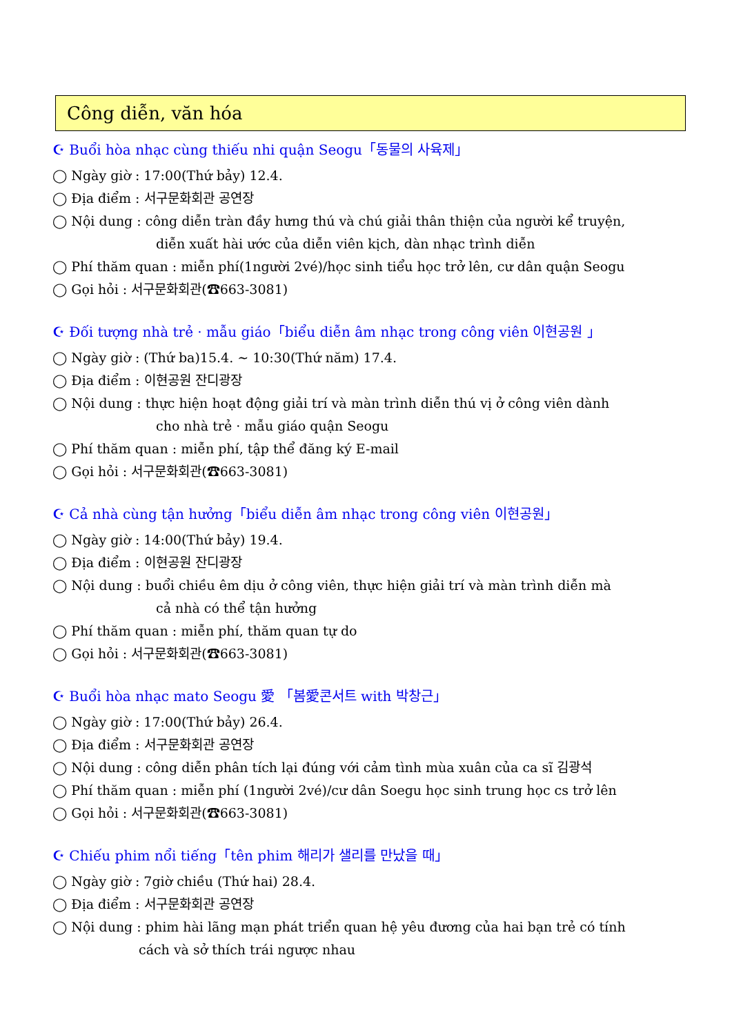Công diễn, văn hóa
☪ Buổi hòa nhạc cùng thiếu nhi quận Seogu「동물의 사육제」
◯ Ngày giờ : 17:00(Thứ bảy) 12.4.
◯ Địa điểm : 서구문화회관 공연장
◯ Nội dung : công diễn tràn đầy hưng thú và chú giải thân thiện của người kể truyện,
diễn xuất hài ước của diễn viên kịch, dàn nhạc trình diễn
◯ Phí thăm quan : miễn phí(1người 2vé)/học sinh tiểu học trở lên, cư dân quận Seogu
◯ Gọi hỏi : 서구문화회관(☎663-3081)
☪ Đối tượng nhà trẻ · mẫu giáo「biểu diễn âm nhạc trong công viên 이현공원 」
◯ Ngày giờ : (Thứ ba)15.4. ~ 10:30(Thứ năm) 17.4.
◯ Địa điểm : 이현공원 잔디광장
◯ Nội dung : thực hiện hoạt động giải trí và màn trình diễn thú vị ở công viên dành
cho nhà trẻ · mẫu giáo quận Seogu
◯ Phí thăm quan : miễn phí, tập thể đăng ký E-mail
◯ Gọi hỏi : 서구문화회관(☎663-3081)
☪ Cả nhà cùng tận hưởng「biểu diễn âm nhạc trong công viên 이현공원」
◯ Ngày giờ : 14:00(Thứ bảy) 19.4.
◯ Địa điểm : 이현공원 잔디광장
◯ Nội dung : buổi chiều êm dịu ở công viên, thực hiện giải trí và màn trình diễn mà
cả nhà có thể tận hưởng
◯ Phí thăm quan : miễn phí, thăm quan tự do
◯ Gọi hỏi : 서구문화회관(☎663-3081)
☪ Buổi hòa nhạc mato Seogu 愛 「봄愛콘서트 with 박창근」
◯ Ngày giờ : 17:00(Thứ bảy) 26.4.
◯ Địa điểm : 서구문화회관 공연장
◯ Nội dung : công diễn phân tích lại đúng với cảm tình mùa xuân của ca sĩ 김광석
◯ Phí thăm quan : miễn phí (1người 2vé)/cư dân Soegu học sinh trung học cs trở lên
◯ Gọi hỏi : 서구문화회관(☎663-3081)
☪ Chiếu phim nổi tiếng「tên phim 해리가 샐리를 만났을 때」
◯ Ngày giờ : 7giờ chiều (Thứ hai) 28.4.
◯ Địa điểm : 서구문화회관 공연장
◯ Nội dung : phim hài lãng mạn phát triển quan hệ yêu đương của hai bạn trẻ có tính
cách và sở thích trái ngược nhau